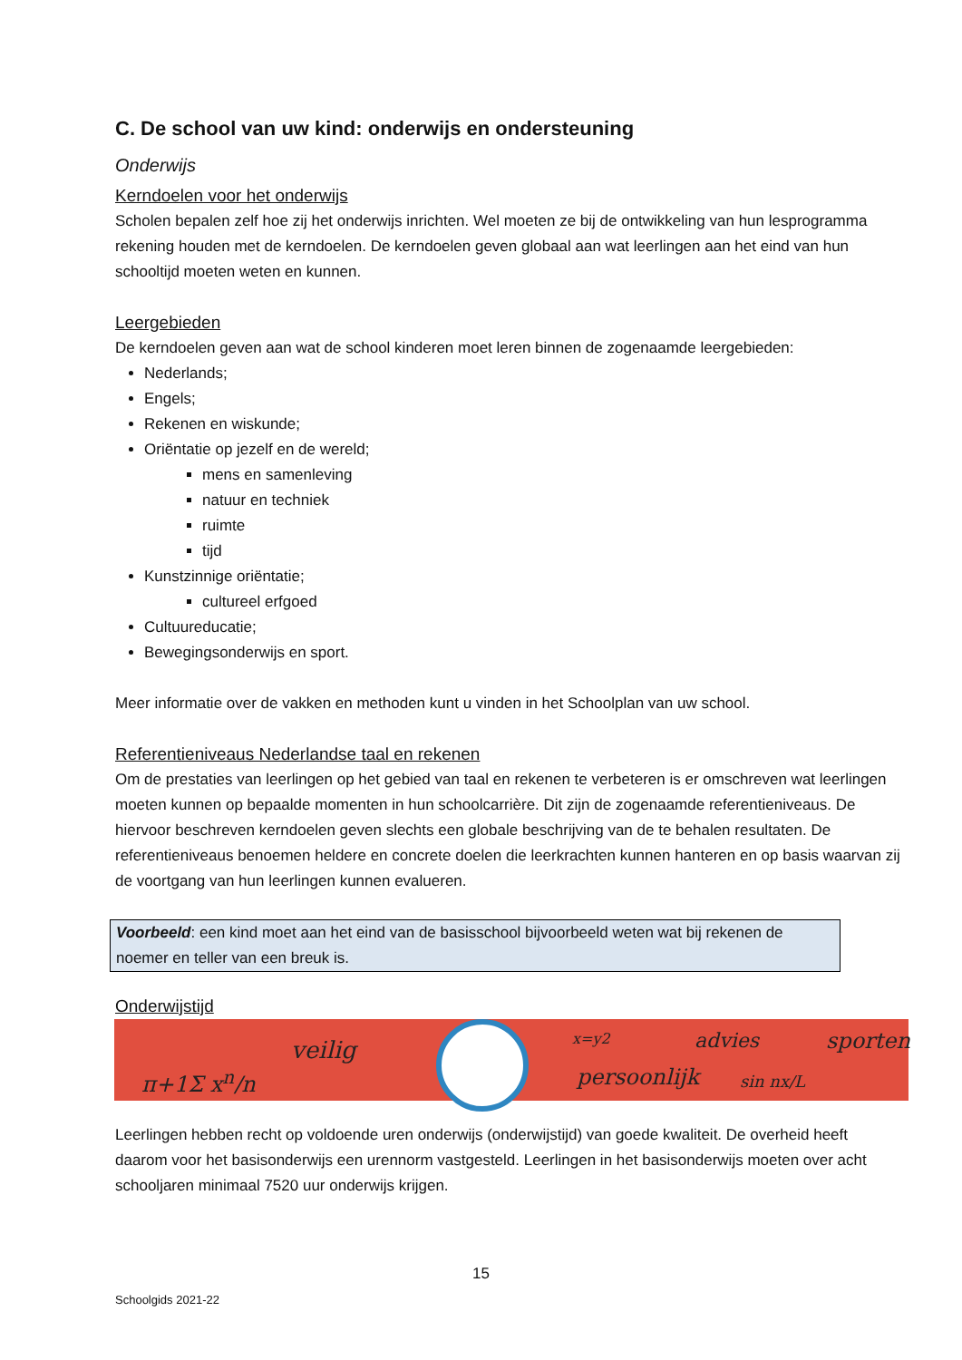C. De school van uw kind: onderwijs en ondersteuning
Onderwijs
Kerndoelen voor het onderwijs
Scholen bepalen zelf hoe zij het onderwijs inrichten. Wel moeten ze bij de ontwikkeling van hun lesprogramma rekening houden met de kerndoelen. De kerndoelen geven globaal aan wat leerlingen aan het eind van hun schooltijd moeten weten en kunnen.
Leergebieden
De kerndoelen geven aan wat de school kinderen moet leren binnen de zogenaamde leergebieden:
Nederlands;
Engels;
Rekenen en wiskunde;
Oriëntatie op jezelf en de wereld;
mens en samenleving
natuur en techniek
ruimte
tijd
Kunstzinnige oriëntatie;
cultureel erfgoed
Cultuureducatie;
Bewegingsonderwijs en sport.
Meer informatie over de vakken en methoden kunt u vinden in het Schoolplan van uw school.
Referentieniveaus Nederlandse taal en rekenen
Om de prestaties van leerlingen op het gebied van taal en rekenen te verbeteren is er omschreven wat leerlingen moeten kunnen op bepaalde momenten in hun schoolcarrière. Dit zijn de zogenaamde referentieniveaus. De hiervoor beschreven kerndoelen geven slechts een globale beschrijving van de te behalen resultaten. De referentieniveaus benoemen heldere en concrete doelen die leerkrachten kunnen hanteren en op basis waarvan zij de voortgang van hun leerlingen kunnen evalueren.
Voorbeeld: een kind moet aan het eind van de basisschool bijvoorbeeld weten wat bij rekenen de noemer en teller van een breuk is.
Onderwijstijd
π+1Σ x<sup>n</sup>/n
veilig
x=y2
persoonlijk
advies
sin nx/L
sporten
Leerlingen hebben recht op voldoende uren onderwijs (onderwijstijd) van goede kwaliteit. De overheid heeft daarom voor het basisonderwijs een urennorm vastgesteld. Leerlingen in het basisonderwijs moeten over acht schooljaren minimaal 7520 uur onderwijs krijgen.
15
Schoolgids 2021-22